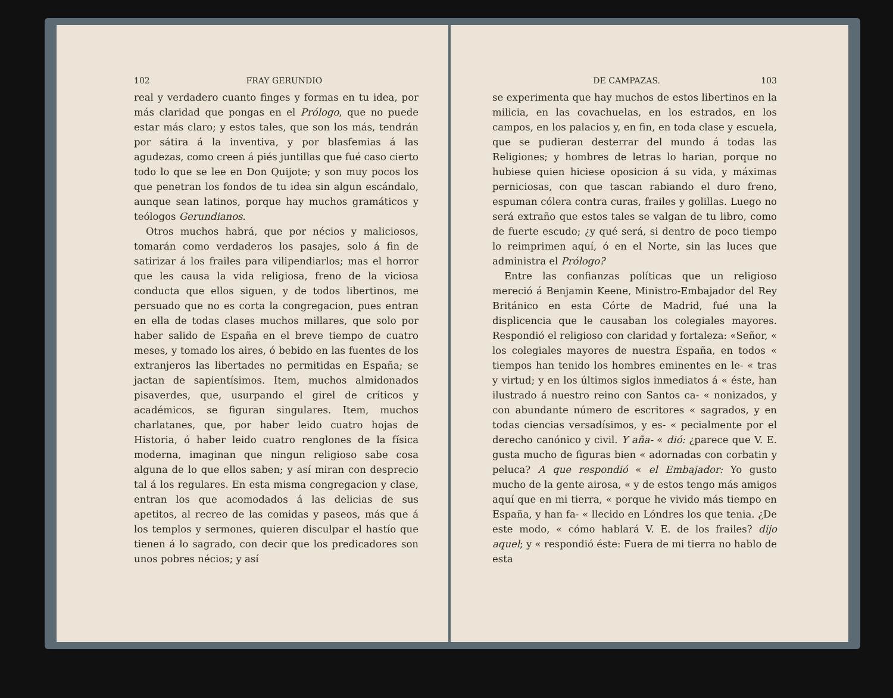102 FRAY GERUNDIO
real y verdadero cuanto finges y formas en tu idea, por más claridad que pongas en el Prólogo, que no puede estar más claro; y estos tales, que son los más, tendrán por sátira á la inventiva, y por blasfemias á las agudezas, como creen á piés juntillas que fué caso cierto todo lo que se lee en Don Quijote; y son muy pocos los que penetran los fondos de tu idea sin algun escándalo, aunque sean latinos, porque hay muchos gramáticos y teólogos Gerundianos.
Otros muchos habrá, que por nécios y maliciosos, tomarán como verdaderos los pasajes, solo á fin de satirizar á los frailes para vilipendiarlos; mas el horror que les causa la vida religiosa, freno de la viciosa conducta que ellos siguen, y de todos libertinos, me persuado que no es corta la congregacion, pues entran en ella de todas clases muchos millares, que solo por haber salido de España en el breve tiempo de cuatro meses, y tomado los aires, ó bebido en las fuentes de los extranjeros las libertades no permitidas en España; se jactan de sapientísimos. Item, muchos almidonados pisaverdes, que, usurpando el girel de críticos y académicos, se figuran singulares. Item, muchos charlatanes, que, por haber leido cuatro hojas de Historia, ó haber leido cuatro renglones de la física moderna, imaginan que ningun religioso sabe cosa alguna de lo que ellos saben; y así miran con desprecio tal á los regulares. En esta misma congregacion y clase, entran los que acomodados á las delicias de sus apetitos, al recreo de las comidas y paseos, más que á los templos y sermones, quieren disculpar el hastío que tienen á lo sagrado, con decir que los predicadores son unos pobres nécios; y así
DE CAMPAZAS. 103
se experimenta que hay muchos de estos libertinos en la milicia, en las covachuelas, en los estrados, en los campos, en los palacios y, en fin, en toda clase y escuela, que se pudieran desterrar del mundo á todas las Religiones; y hombres de letras lo harian, porque no hubiese quien hiciese oposicion á su vida, y máximas perniciosas, con que tascan rabiando el duro freno, espuman cólera contra curas, frailes y golillas. Luego no será extraño que estos tales se valgan de tu libro, como de fuerte escudo; ¿y qué será, si dentro de poco tiempo lo reimprimen aquí, ó en el Norte, sin las luces que administra el Prólogo?
Entre las confianzas políticas que un religioso mereció á Benjamin Keene, Ministro-Embajador del Rey Británico en esta Córte de Madrid, fué una la displicencia que le causaban los colegiales mayores. Respondió el religioso con claridad y fortaleza: «Señor, « los colegiales mayores de nuestra España, en todos « tiempos han tenido los hombres eminentes en le- « tras y virtud; y en los últimos siglos inmediatos á « éste, han ilustrado á nuestro reino con Santos ca- « nonizados, y con abundante número de escritores « sagrados, y en todas ciencias versadísimos, y es- « pecialmente por el derecho canónico y civil. Y aña- « dió: ¿parece que V. E. gusta mucho de figuras bien « adornadas con corbatin y peluca? A que respondió « el Embajador: Yo gusto mucho de la gente airosa, « y de estos tengo más amigos aquí que en mi tierra, « porque he vivido más tiempo en España, y han fa- « llecido en Lóndres los que tenia. ¿De este modo, « cómo hablará V. E. de los frailes? dijo aquel; y « respondió éste: Fuera de mi tierra no hablo de esta